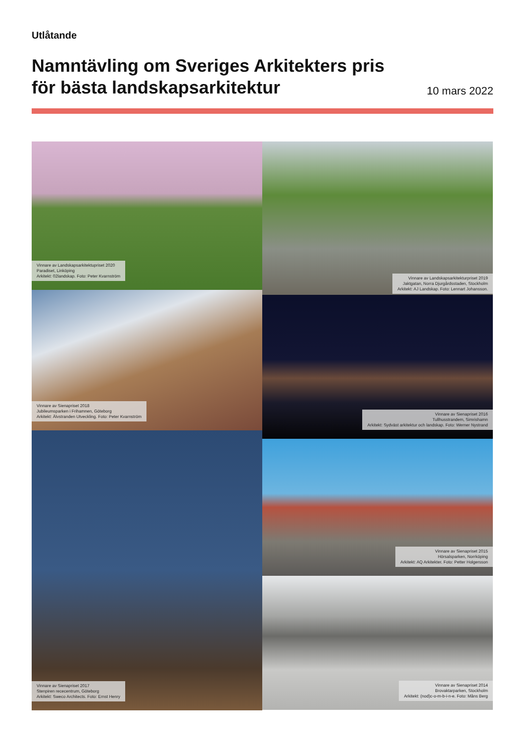Utlåtande
Namntävling om Sveriges Arkitekters pris
för bästa landskapsarkitektur
10 mars 2022
Vinnare av Landskapsarkitektupriset 2020
Paradiset, Linköping
Arkitekt: 02landskap. Foto: Peter Kvarnström
Vinnare av Sienapriset 2018
Jubileumsparken i Frihamnen, Göteborg
Arkitekt: Älvstranden Utveckling. Foto: Peter Kvarnström
Vinnare av Sienapriset 2017
Stenpiren rececentrum, Göteborg
Arkitekt: Sweco Architects. Foto: Ernst Henry
Vinnare av Landskapsarkitekturpriset 2019
Jaktgatan, Norra Djurgårdsstaden, Stockholm
Arkitekt: AJ Landskap. Foto: Lennart Johansson.
Vinnare av Sienapriset 2016
Tullhusstrandem, Simrishamn
Arkitekt: Sydväst arkitektur och landskap. Foto: Werner Nystrand
Vinnare av Sienapriset 2015
Hörsalsparken, Norrköping
Arkitekt: AQ Arkitekter. Foto: Petter Holgersson
Vinnare av Sienapriset 2014
Brovaktarparken, Stockholm
Arkitekt: (nod)c-o-m-b-i-n-e. Foto: Måns Berg